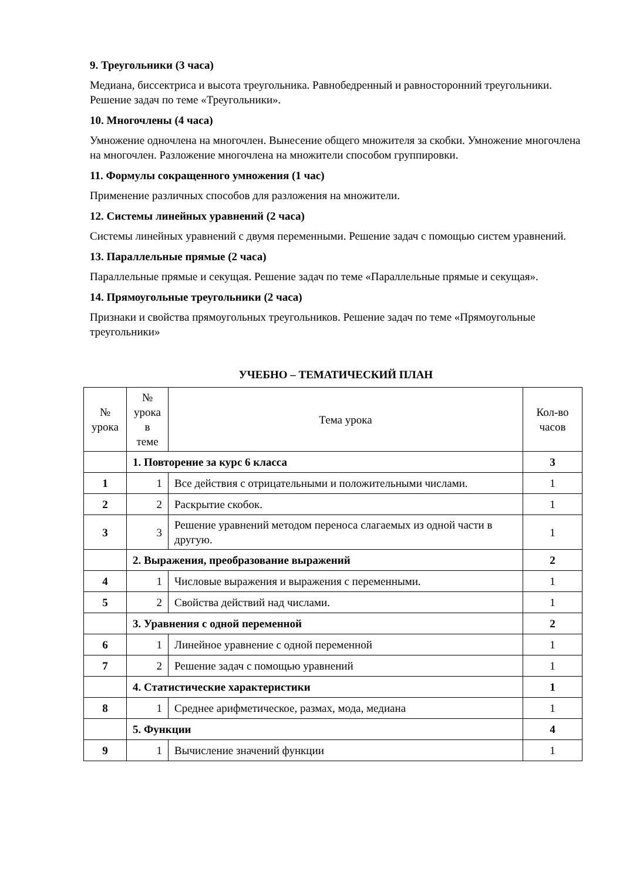9. Треугольники (3 часа)
Медиана, биссектриса и высота треугольника. Равнобедренный и равносторонний треугольники. Решение задач по теме «Треугольники».
10. Многочлены (4 часа)
Умножение одночлена на многочлен. Вынесение общего множителя за скобки. Умножение многочлена на многочлен. Разложение многочлена на множители способом группировки.
11. Формулы сокращенного умножения (1 час)
Применение различных способов для разложения на множители.
12. Системы линейных уравнений (2 часа)
Системы линейных уравнений с двумя переменными. Решение задач с помощью систем уравнений.
13. Параллельные прямые (2 часа)
Параллельные прямые и секущая. Решение задач по теме «Параллельные прямые и секущая».
14. Прямоугольные треугольники (2 часа)
Признаки и свойства прямоугольных треугольников. Решение задач по теме «Прямоугольные треугольники»
УЧЕБНО – ТЕМАТИЧЕСКИЙ ПЛАН
| № урока | № урока в теме | Тема урока | Кол-во часов |
| --- | --- | --- | --- |
| | 1. Повторение за курс 6 класса | | 3 |
| 1 | 1 | Все действия с отрицательными и положительными числами. | 1 |
| 2 | 2 | Раскрытие скобок. | 1 |
| 3 | 3 | Решение уравнений методом переноса слагаемых из одной части в другую. | 1 |
| | 2. Выражения, преобразование выражений | | 2 |
| 4 | 1 | Числовые выражения и выражения с переменными. | 1 |
| 5 | 2 | Свойства действий над числами. | 1 |
| | 3. Уравнения с одной переменной | | 2 |
| 6 | 1 | Линейное уравнение с одной переменной | 1 |
| 7 | 2 | Решение задач с помощью уравнений | 1 |
| | 4. Статистические характеристики | | 1 |
| 8 | 1 | Среднее арифметическое, размах, мода, медиана | 1 |
| | 5. Функции | | 4 |
| 9 | 1 | Вычисление значений функции | 1 |